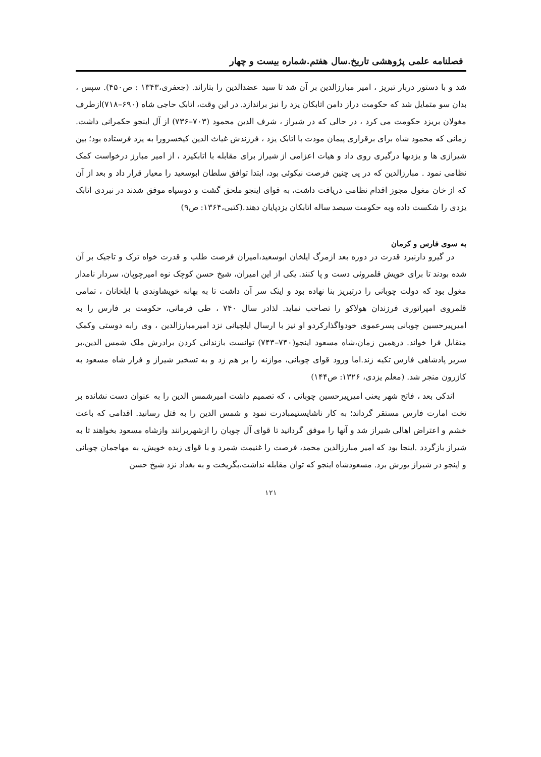فصلنامه علمی پژوهشی تاریخ.سال هفتم.شماره بیست و چهار
شد و با دستور دربار تبریز ، امیر مبارزالدین بر آن شد تا سید عضدالدین را بتاراند. (جعفری،۱۳۴۳ : ص۴۵۰). سپس ، بدان سو متمایل شد که حکومت دراز دامن اتابکان یزد را نیز براندازد. در این وقت، اتابک حاجی شاه (۶۹۰–۷۱۸)ازطرف مغولان بریزد حکومت می کرد ، در حالی که در شیراز ، شرف الدین محمود (۷۰۳–۷۳۶) از آل اینجو حکمرانی داشت. زمانی که محمود شاه برای برقراری پیمان مودت با اتابک یزد ، فرزندش غیاث الدین کیخسرورا به یزد فرستاده بود؛ بین شیرازی ها و یزدیها درگیری روی داد و هیات اعزامی از شیراز برای مقابله با اتابکیزد ، از امیر مبارز درخواست کمک نظامی نمود . مبارزالدین که در پی چنین فرصت نیکوئی بود، ابتدا توافق سلطان ابوسعید را معیار قرار داد و بعد از آن که از خان مغول مجوز اقدام نظامی دریافت داشت، به قوای اینجو ملحق گشت و دوسپاه موفق شدند در نبردی اتابک یزدی را شکست داده وبه حکومت سیصد ساله اتابکان یزدپایان دهند.(کتبی،۱۳۶۴: ص۹)
به سوی فارس و کرمان
در گیرو دارنبرد قدرت در دوره بعد ازمرگ ایلخان ابوسعید،امیران فرصت طلب و قدرت خواه ترک و تاجیک بر آن شده بودند تا برای خویش قلمروئی دست و پا کنند. یکی از این امیران، شیخ حسن کوچک نوه امیرچوپان، سردار نامدار مغول بود که دولت چوبانی را درتبریز بنا نهاده بود و اینک سر آن داشت تا به بهانه خویشاوندی با ایلخانان ، تمامی قلمروی امپراتوری فرزندان هولاکو را تصاحب نماید. لذادر سال ۷۴۰ ، طی فرمانی، حکومت بر فارس را به امیرپیرحسین چوبانی پسرعموی خودواگذارکردو او نیز با ارسال ایلچیانی نزد امیرمبارزالدین ، وی رابه دوستی وکمک متقابل فرا خواند. درهمین زمان،شاه مسعود اینجو(۷۴۰–۷۴۳) توانست بازندانی کردن برادرش ملک شمس الدین،بر سریر پادشاهی فارس تکیه زند.اما ورود قوای چوبانی، موازنه را بر هم زد و به تسخیر شیراز و فرار شاه مسعود به کازرون منجر شد. (معلم یزدی، ۱۳۲۶: ص۱۴۴)
اندکی بعد ، فاتح شهر یعنی امیرپیرحسین چوبانی ، که تصمیم داشت امیرشمس الدین را به عنوان دست نشانده بر تخت امارت فارس مستقر گرداند؛ به کار ناشایستیمبادرت نمود و شمس الدین را به قتل رسانید. اقدامی که باعث خشم و اعتراض اهالی شیراز شد و آنها را موفق گردانید تا قوای آل چوبان را ازشهربرانند وازشاه مسعود بخواهند تا به شیراز بازگردد .اینجا بود که امیر مبارزالدین محمد، فرصت را غنیمت شمرد و با قوای زبده خویش، به مهاجمان چوبانی و اینجو در شیراز یورش برد. مسعودشاه اینجو که توان مقابله نداشت،بگریخت و به بغداد نزد شیخ حسن
۱۲۱